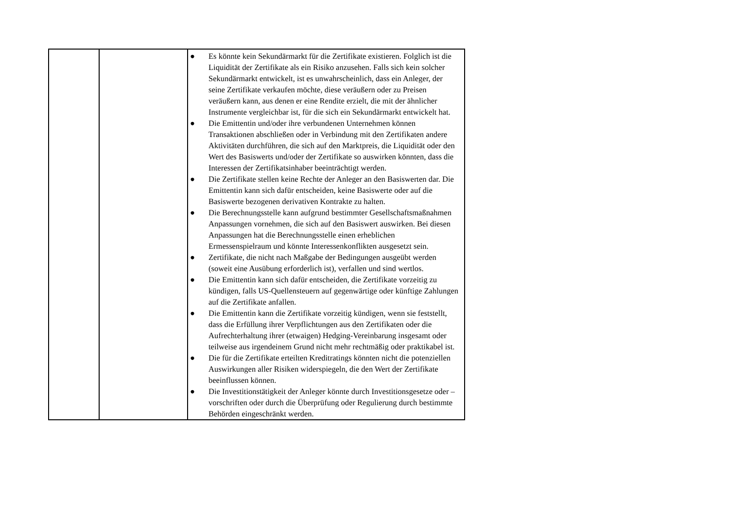| | | ● Es könnte kein Sekundärmarkt für die Zertifikate existieren. Folglich ist die Liquidität der Zertifikate als ein Risiko anzusehen. Falls sich kein solcher Sekundärmarkt entwickelt, ist es unwahrscheinlich, dass ein Anleger, der seine Zertifikate verkaufen möchte, diese veräußern oder zu Preisen veräußern kann, aus denen er eine Rendite erzielt, die mit der ähnlicher Instrumente vergleichbar ist, für die sich ein Sekundärmarkt entwickelt hat. ● Die Emittentin und/oder ihre verbundenen Unternehmen können Transaktionen abschließen oder in Verbindung mit den Zertifikaten andere Aktivitäten durchführen, die sich auf den Marktpreis, die Liquidität oder den Wert des Basiswerts und/oder der Zertifikate so auswirken könnten, dass die Interessen der Zertifikatsinhaber beeinträchtigt werden. ● Die Zertifikate stellen keine Rechte der Anleger an den Basiswerten dar. Die Emittentin kann sich dafür entscheiden, keine Basiswerte oder auf die Basiswerte bezogenen derivativen Kontrakte zu halten. ● Die Berechnungsstelle kann aufgrund bestimmter Gesellschaftsmaßnahmen Anpassungen vornehmen, die sich auf den Basiswert auswirken. Bei diesen Anpassungen hat die Berechnungsstelle einen erheblichen Ermessenspielraum und könnte Interessenkonflikten ausgesetzt sein. ● Zertifikate, die nicht nach Maßgabe der Bedingungen ausgeübt werden (soweit eine Ausübung erforderlich ist), verfallen und sind wertlos. ● Die Emittentin kann sich dafür entscheiden, die Zertifikate vorzeitig zu kündigen, falls US-Quellensteuern auf gegenwärtige oder künftige Zahlungen auf die Zertifikate anfallen. ● Die Emittentin kann die Zertifikate vorzeitig kündigen, wenn sie feststellt, dass die Erfüllung ihrer Verpflichtungen aus den Zertifikaten oder die Aufrechterhaltung ihrer (etwaigen) Hedging-Vereinbarung insgesamt oder teilweise aus irgendeinem Grund nicht mehr rechtmäßig oder praktikabel ist. ● Die für die Zertifikate erteilten Kreditratings könnten nicht die potenziellen Auswirkungen aller Risiken widerspiegeln, die den Wert der Zertifikate beeinflussen können. ● Die Investitionstätigkeit der Anleger könnte durch Investitionsgesetze oder –vorschriften oder durch die Überprüfung oder Regulierung durch bestimmte Behörden eingeschränkt werden. |